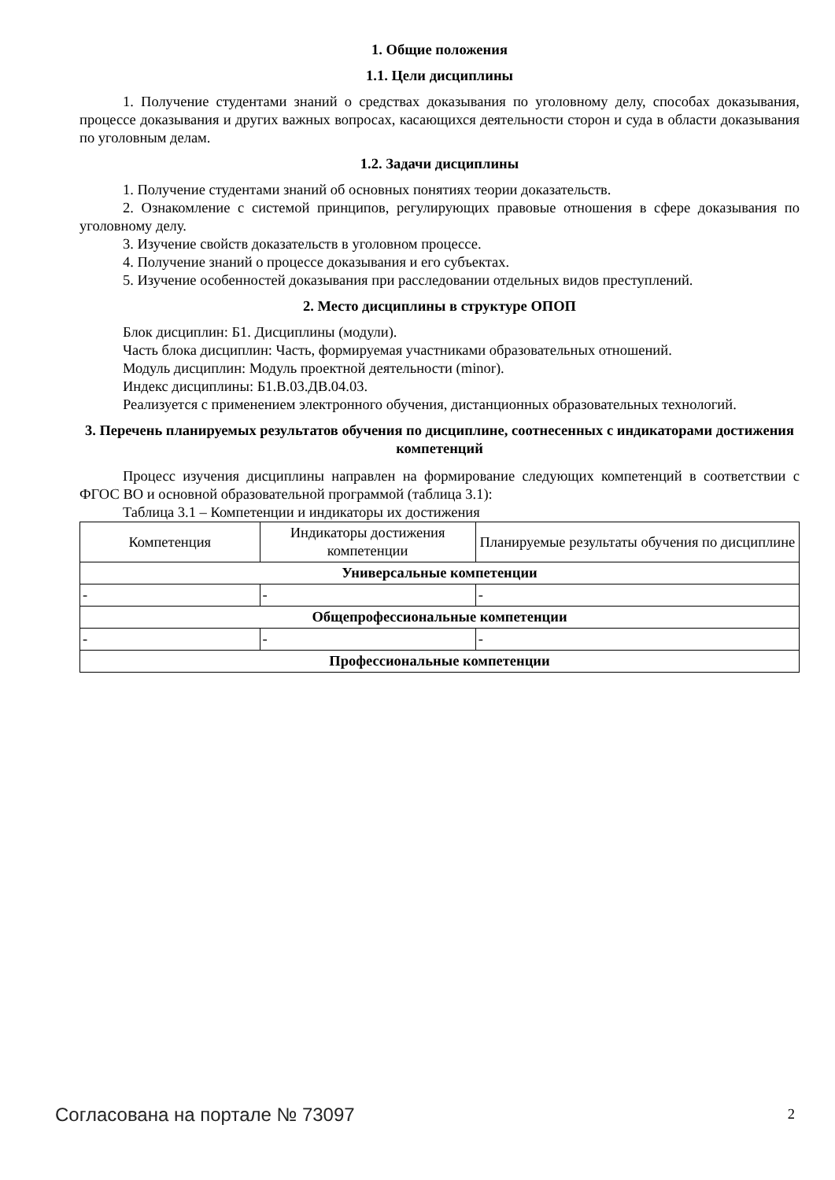1. Общие положения
1.1. Цели дисциплины
1. Получение студентами знаний о средствах доказывания по уголовному делу, способах доказывания, процессе доказывания и других важных вопросах, касающихся деятельности сторон и суда в области доказывания по уголовным делам.
1.2. Задачи дисциплины
1. Получение студентами знаний об основных понятиях теории доказательств.
2. Ознакомление с системой принципов, регулирующих правовые отношения в сфере доказывания по уголовному делу.
3. Изучение свойств доказательств в уголовном процессе.
4. Получение знаний о процессе доказывания и его субъектах.
5. Изучение особенностей доказывания при расследовании отдельных видов преступлений.
2. Место дисциплины в структуре ОПОП
Блок дисциплин: Б1. Дисциплины (модули).
Часть блока дисциплин: Часть, формируемая участниками образовательных отношений.
Модуль дисциплин: Модуль проектной деятельности (minor).
Индекс дисциплины: Б1.В.03.ДВ.04.03.
Реализуется с применением электронного обучения, дистанционных образовательных технологий.
3. Перечень планируемых результатов обучения по дисциплине, соотнесенных с индикаторами достижения компетенций
Процесс изучения дисциплины направлен на формирование следующих компетенций в соответствии с ФГОС ВО и основной образовательной программой (таблица 3.1):
Таблица 3.1 – Компетенции и индикаторы их достижения
| Компетенция | Индикаторы достижения компетенции | Планируемые результаты обучения по дисциплине |
| --- | --- | --- |
| Универсальные компетенции | | |
| - | - | - |
| Общепрофессиональные компетенции | | |
| - | - | - |
| Профессиональные компетенции | | |
Согласована на портале № 73097 2